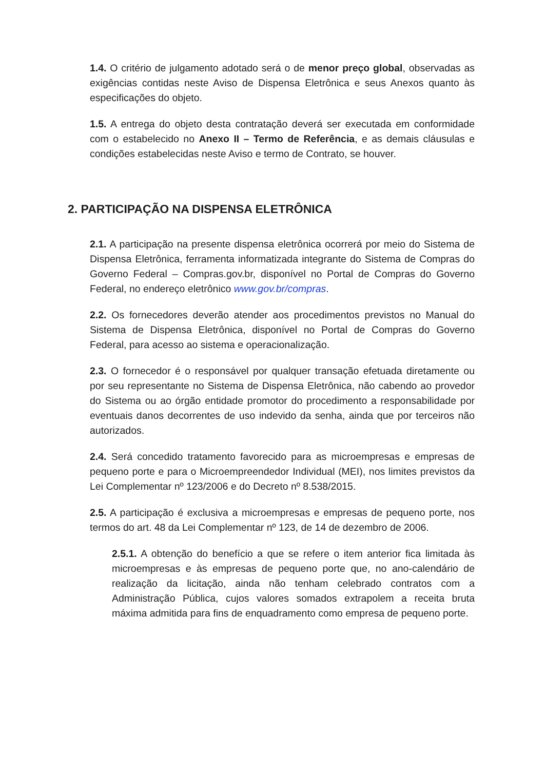1.4. O critério de julgamento adotado será o de menor preço global, observadas as exigências contidas neste Aviso de Dispensa Eletrônica e seus Anexos quanto às especificações do objeto.
1.5. A entrega do objeto desta contratação deverá ser executada em conformidade com o estabelecido no Anexo II – Termo de Referência, e as demais cláusulas e condições estabelecidas neste Aviso e termo de Contrato, se houver.
2. PARTICIPAÇÃO NA DISPENSA ELETRÔNICA
2.1. A participação na presente dispensa eletrônica ocorrerá por meio do Sistema de Dispensa Eletrônica, ferramenta informatizada integrante do Sistema de Compras do Governo Federal – Compras.gov.br, disponível no Portal de Compras do Governo Federal, no endereço eletrônico www.gov.br/compras.
2.2. Os fornecedores deverão atender aos procedimentos previstos no Manual do Sistema de Dispensa Eletrônica, disponível no Portal de Compras do Governo Federal, para acesso ao sistema e operacionalização.
2.3. O fornecedor é o responsável por qualquer transação efetuada diretamente ou por seu representante no Sistema de Dispensa Eletrônica, não cabendo ao provedor do Sistema ou ao órgão entidade promotor do procedimento a responsabilidade por eventuais danos decorrentes de uso indevido da senha, ainda que por terceiros não autorizados.
2.4. Será concedido tratamento favorecido para as microempresas e empresas de pequeno porte e para o Microempreendedor Individual (MEI), nos limites previstos da Lei Complementar nº 123/2006 e do Decreto nº 8.538/2015.
2.5. A participação é exclusiva a microempresas e empresas de pequeno porte, nos termos do art. 48 da Lei Complementar nº 123, de 14 de dezembro de 2006.
2.5.1. A obtenção do benefício a que se refere o item anterior fica limitada às microempresas e às empresas de pequeno porte que, no ano-calendário de realização da licitação, ainda não tenham celebrado contratos com a Administração Pública, cujos valores somados extrapolem a receita bruta máxima admitida para fins de enquadramento como empresa de pequeno porte.